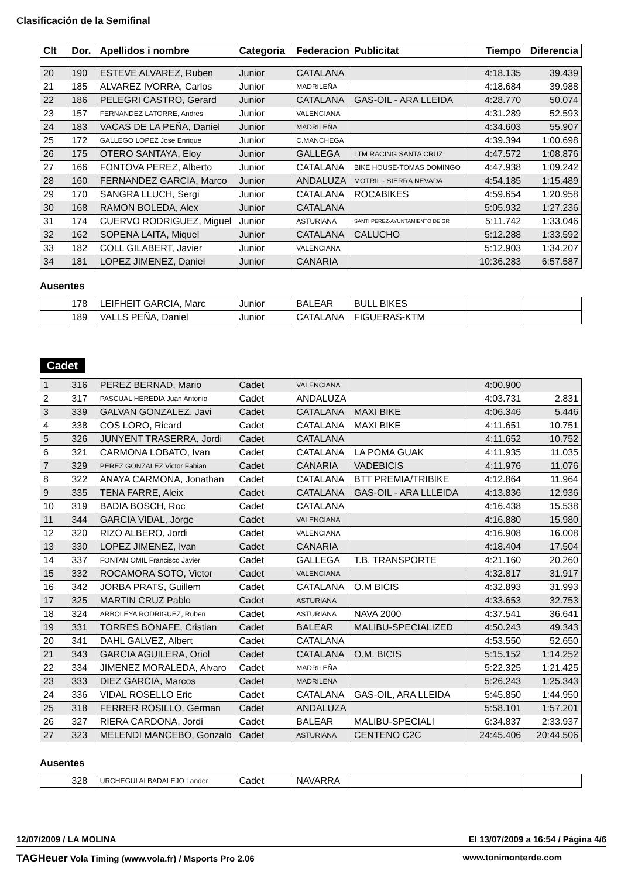Clasificación de la Semifinal
| Clt | Dor. | Apellidos i nombre | Categoria | Federacion | Publicitat | Tiempo | Diferencia |
| --- | --- | --- | --- | --- | --- | --- | --- |
| 20 | 190 | ESTEVE ALVAREZ, Ruben | Junior | CATALANA | | 4:18.135 | 39.439 |
| 21 | 185 | ALVAREZ IVORRA, Carlos | Junior | MADRILEÑA | | 4:18.684 | 39.988 |
| 22 | 186 | PELEGRI CASTRO, Gerard | Junior | CATALANA | GAS-OIL - ARA LLEIDA | 4:28.770 | 50.074 |
| 23 | 157 | FERNANDEZ LATORRE, Andres | Junior | VALENCIANA | | 4:31.289 | 52.593 |
| 24 | 183 | VACAS DE LA PEÑA, Daniel | Junior | MADRILEÑA | | 4:34.603 | 55.907 |
| 25 | 172 | GALLEGO LOPEZ Jose Enrique | Junior | C.MANCHEGA | | 4:39.394 | 1:00.698 |
| 26 | 175 | OTERO SANTAYA, Eloy | Junior | GALLEGA | LTM RACING SANTA CRUZ | 4:47.572 | 1:08.876 |
| 27 | 166 | FONTOVA PEREZ, Alberto | Junior | CATALANA | BIKE HOUSE-TOMAS DOMINGO | 4:47.938 | 1:09.242 |
| 28 | 160 | FERNANDEZ GARCIA, Marco | Junior | ANDALUZA | MOTRIL - SIERRA NEVADA | 4:54.185 | 1:15.489 |
| 29 | 170 | SANGRA LLUCH, Sergi | Junior | CATALANA | ROCABIKES | 4:59.654 | 1:20.958 |
| 30 | 168 | RAMON BOLEDA, Alex | Junior | CATALANA | | 5:05.932 | 1:27.236 |
| 31 | 174 | CUERVO RODRIGUEZ, Miguel | Junior | ASTURIANA | SANTI PEREZ-AYUNTAMIENTO DE GR | 5:11.742 | 1:33.046 |
| 32 | 162 | SOPENA LAITA, Miquel | Junior | CATALANA | CALUCHO | 5:12.288 | 1:33.592 |
| 33 | 182 | COLL GILABERT, Javier | Junior | VALENCIANA | | 5:12.903 | 1:34.207 |
| 34 | 181 | LOPEZ JIMENEZ, Daniel | Junior | CANARIA | | 10:36.283 | 6:57.587 |
Ausentes
| | 178 | LEIFHEIT GARCIA, Marc | Junior | BALEAR | BULL BIKES | | |
| | 189 | VALLS PEÑA, Daniel | Junior | CATALANA | FIGUERAS-KTM | | |
Cadet
| 1 | 316 | PEREZ BERNAD, Mario | Cadet | VALENCIANA | | 4:00.900 | |
| 2 | 317 | PASCUAL HEREDIA Juan Antonio | Cadet | ANDALUZA | | 4:03.731 | 2.831 |
| 3 | 339 | GALVAN GONZALEZ, Javi | Cadet | CATALANA | MAXI BIKE | 4:06.346 | 5.446 |
| 4 | 338 | COS LORO, Ricard | Cadet | CATALANA | MAXI BIKE | 4:11.651 | 10.751 |
| 5 | 326 | JUNYENT TRASERRA, Jordi | Cadet | CATALANA | | 4:11.652 | 10.752 |
| 6 | 321 | CARMONA LOBATO, Ivan | Cadet | CATALANA | LA POMA GUAK | 4:11.935 | 11.035 |
| 7 | 329 | PEREZ GONZALEZ Victor Fabian | Cadet | CANARIA | VADEBICIS | 4:11.976 | 11.076 |
| 8 | 322 | ANAYA CARMONA, Jonathan | Cadet | CATALANA | BTT PREMIA/TRIBIKE | 4:12.864 | 11.964 |
| 9 | 335 | TENA FARRE, Aleix | Cadet | CATALANA | GAS-OIL - ARA LLLEIDA | 4:13.836 | 12.936 |
| 10 | 319 | BADIA BOSCH, Roc | Cadet | CATALANA | | 4:16.438 | 15.538 |
| 11 | 344 | GARCIA VIDAL, Jorge | Cadet | VALENCIANA | | 4:16.880 | 15.980 |
| 12 | 320 | RIZO ALBERO, Jordi | Cadet | VALENCIANA | | 4:16.908 | 16.008 |
| 13 | 330 | LOPEZ JIMENEZ, Ivan | Cadet | CANARIA | | 4:18.404 | 17.504 |
| 14 | 337 | FONTAN OMIL Francisco Javier | Cadet | GALLEGA | T.B. TRANSPORTE | 4:21.160 | 20.260 |
| 15 | 332 | ROCAMORA SOTO, Victor | Cadet | VALENCIANA | | 4:32.817 | 31.917 |
| 16 | 342 | JORBA PRATS, Guillem | Cadet | CATALANA | O.M BICIS | 4:32.893 | 31.993 |
| 17 | 325 | MARTIN CRUZ Pablo | Cadet | ASTURIANA | | 4:33.653 | 32.753 |
| 18 | 324 | ARBOLEYA RODRIGUEZ, Ruben | Cadet | ASTURIANA | NAVA 2000 | 4:37.541 | 36.641 |
| 19 | 331 | TORRES BONAFE, Cristian | Cadet | BALEAR | MALIBU-SPECIALIZED | 4:50.243 | 49.343 |
| 20 | 341 | DAHL GALVEZ, Albert | Cadet | CATALANA | | 4:53.550 | 52.650 |
| 21 | 343 | GARCIA AGUILERA, Oriol | Cadet | CATALANA | O.M. BICIS | 5:15.152 | 1:14.252 |
| 22 | 334 | JIMENEZ MORALEDA, Alvaro | Cadet | MADRILEÑA | | 5:22.325 | 1:21.425 |
| 23 | 333 | DIEZ GARCIA, Marcos | Cadet | MADRILEÑA | | 5:26.243 | 1:25.343 |
| 24 | 336 | VIDAL ROSELLO Eric | Cadet | CATALANA | GAS-OIL, ARA LLEIDA | 5:45.850 | 1:44.950 |
| 25 | 318 | FERRER ROSILLO, German | Cadet | ANDALUZA | | 5:58.101 | 1:57.201 |
| 26 | 327 | RIERA CARDONA, Jordi | Cadet | BALEAR | MALIBU-SPECIALI | 6:34.837 | 2:33.937 |
| 27 | 323 | MELENDI MANCEBO, Gonzalo | Cadet | ASTURIANA | CENTENO C2C | 24:45.406 | 20:44.506 |
Ausentes
| | 328 | URCHEGUI ALBADALEJO Lander | Cadet | NAVARRA | | | |
12/07/2009 / LA MOLINA El 13/07/2009 a 16:54 / Página 4/6
TAGHeuer Vola Timing (www.vola.fr) / Msports Pro 2.06 www.tonimonterde.com